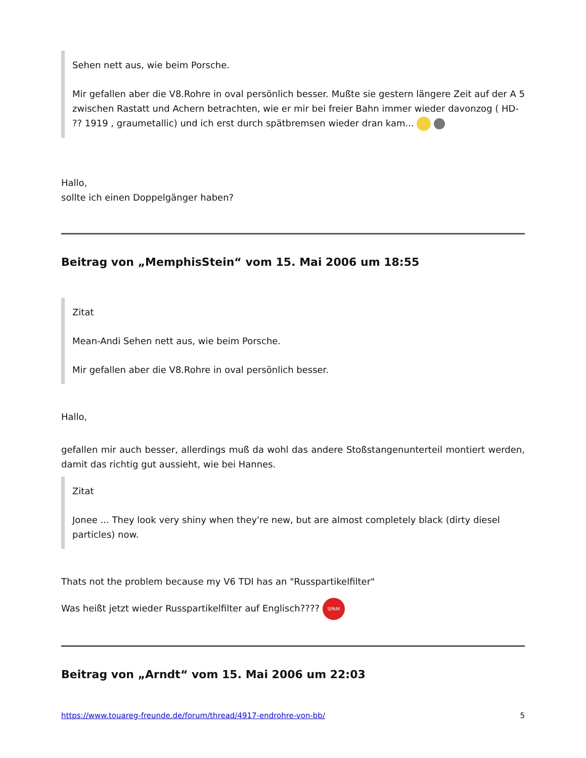Sehen nett aus, wie beim Porsche.
Mir gefallen aber die V8.Rohre in oval persönlich besser. Mußte sie gestern längere Zeit auf der A 5 zwischen Rastatt und Achern betrachten, wie er mir bei freier Bahn immer wieder davonzog ( HD- ?? 1919 , graumetallic) und ich erst durch spätbremsen wieder dran kam...
Hallo,
sollte ich einen Doppelgänger haben?
Beitrag von „MemphisStein“ vom 15. Mai 2006 um 18:55
Zitat
Mean-Andi Sehen nett aus, wie beim Porsche.
Mir gefallen aber die V8.Rohre in oval persönlich besser.
Hallo,
gefallen mir auch besser, allerdings muß da wohl das andere Stoßstangenunterteil montiert werden, damit das richtig gut aussieht, wie bei Hannes.
Zitat
Jonee ... They look very shiny when they're new, but are almost completely black (dirty diesel particles) now.
Thats not the problem because my V6 TDI has an "Russpartikelfilter"
Was heißt jetzt wieder Russpartikelfilter auf Englisch???? SPAM
Beitrag von „Arndt“ vom 15. Mai 2006 um 22:03
https://www.touareg-freunde.de/forum/thread/4917-endrohre-von-bb/ 5